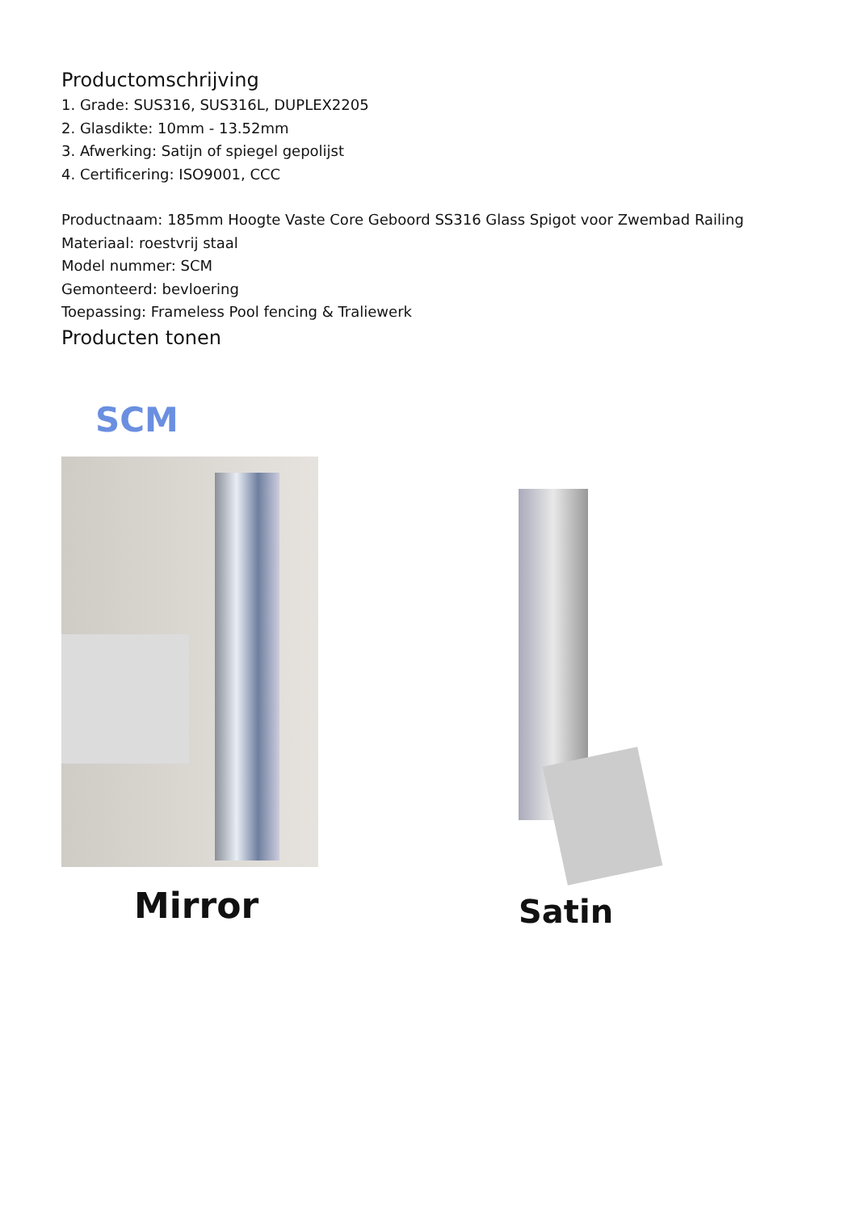Productomschrijving
1. Grade: SUS316, SUS316L, DUPLEX2205
2. Glasdikte: 10mm - 13.52mm
3. Afwerking: Satijn of spiegel gepolijst
4. Certificering: ISO9001, CCC
Productnaam: 185mm Hoogte Vaste Core Geboord SS316 Glass Spigot voor Zwembad Railing
Materiaal: roestvrij staal
Model nummer: SCM
Gemonteerd: bevloering
Toepassing: Frameless Pool fencing & Traliewerk
Producten tonen
SCM
Mirror Satin